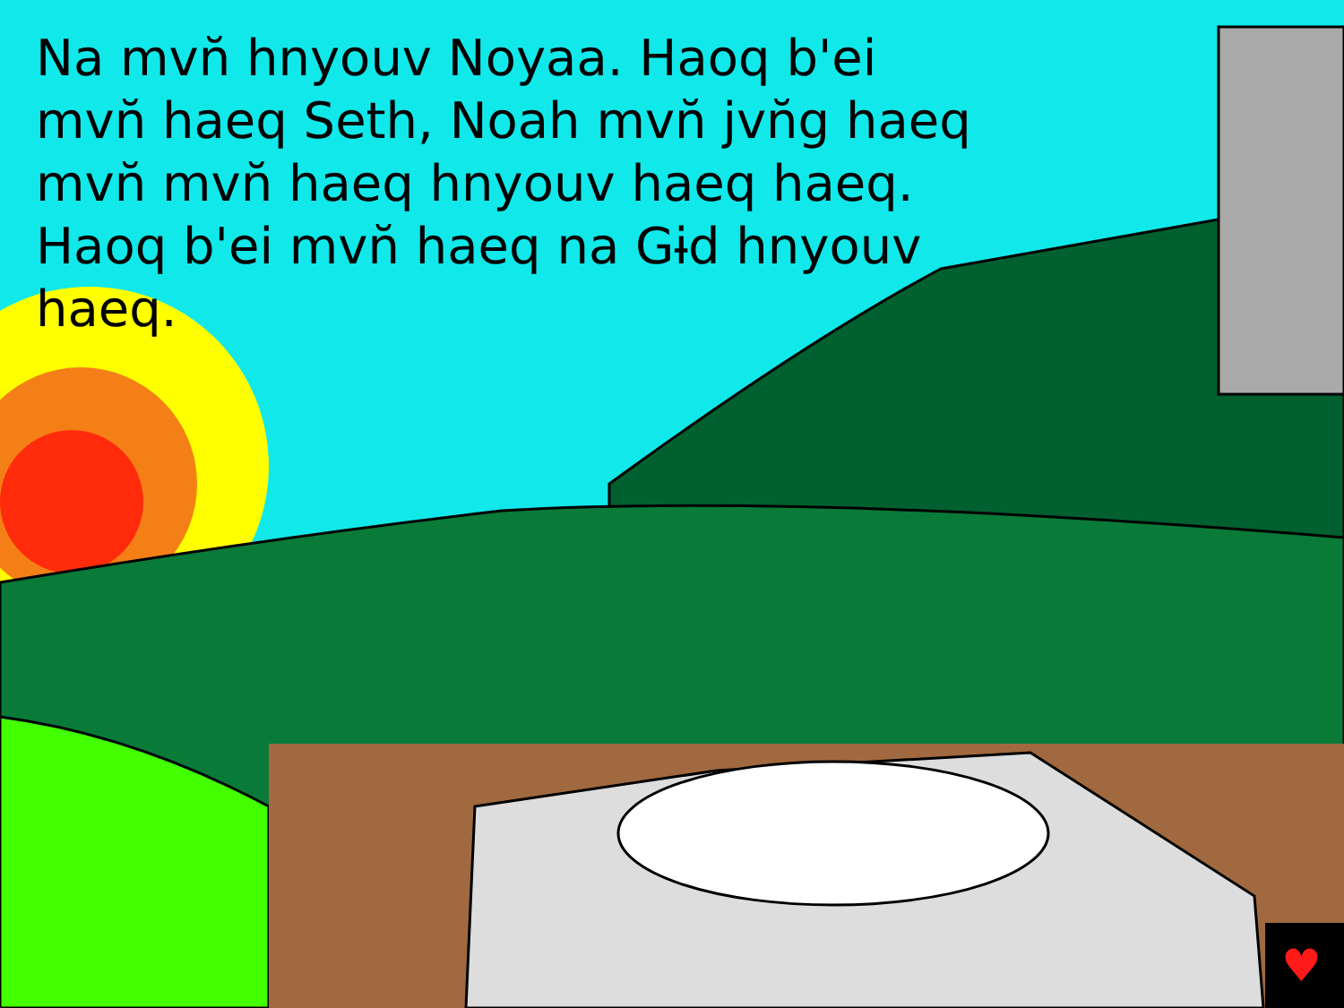♥
Na mvn̆ hnyouv Noyaa. Haoq b'ei mvn̆ haeq Seth, Noah mvn̆ jvn̆g haeq mvn̆ mvn̆ haeq hnyouv haeq haeq. Haoq b'ei mvn̆ haeq na Gɨd hnyouv haeq.